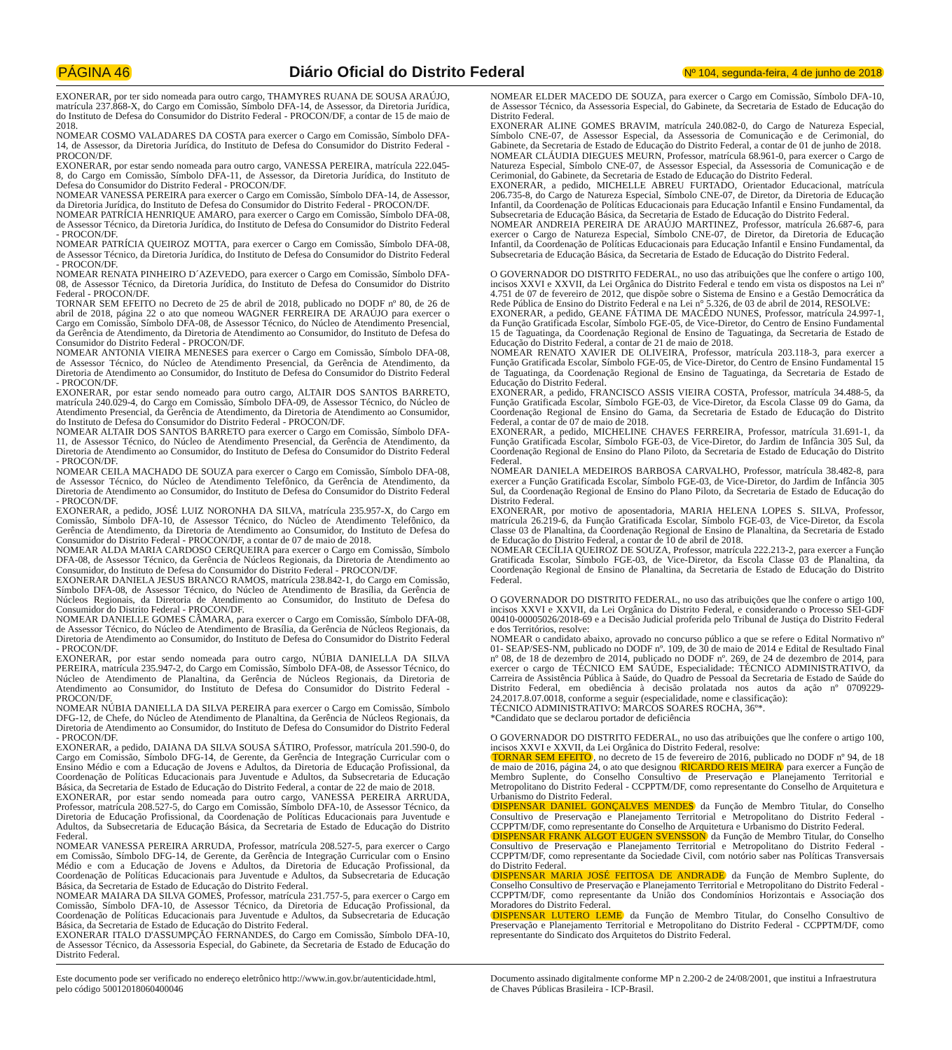PÁGINA 46 Diário Oficial do Distrito Federal Nº 104, segunda-feira, 4 de junho de 2018
EXONERAR, por ter sido nomeada para outro cargo, THAMYRES RUANA DE SOUSA ARAÚJO, matrícula 237.868-X, do Cargo em Comissão, Símbolo DFA-14, de Assessor, da Diretoria Jurídica, do Instituto de Defesa do Consumidor do Distrito Federal - PROCON/DF, a contar de 15 de maio de 2018.
NOMEAR COSMO VALADARES DA COSTA para exercer o Cargo em Comissão, Símbolo DFA-14, de Assessor, da Diretoria Jurídica, do Instituto de Defesa do Consumidor do Distrito Federal - PROCON/DF.
EXONERAR, por estar sendo nomeada para outro cargo, VANESSA PEREIRA, matrícula 222.045-8, do Cargo em Comissão, Símbolo DFA-11, de Assessor, da Diretoria Jurídica, do Instituto de Defesa do Consumidor do Distrito Federal - PROCON/DF.
NOMEAR VANESSA PEREIRA para exercer o Cargo em Comissão, Símbolo DFA-14, de Assessor, da Diretoria Jurídica, do Instituto de Defesa do Consumidor do Distrito Federal - PROCON/DF.
NOMEAR PATRÍCIA HENRIQUE AMARO, para exercer o Cargo em Comissão, Símbolo DFA-08, de Assessor Técnico, da Diretoria Jurídica, do Instituto de Defesa do Consumidor do Distrito Federal - PROCON/DF.
NOMEAR PATRÍCIA QUEIROZ MOTTA, para exercer o Cargo em Comissão, Símbolo DFA-08, de Assessor Técnico, da Diretoria Jurídica, do Instituto de Defesa do Consumidor do Distrito Federal - PROCON/DF.
NOMEAR RENATA PINHEIRO D´AZEVEDO, para exercer o Cargo em Comissão, Símbolo DFA-08, de Assessor Técnico, da Diretoria Jurídica, do Instituto de Defesa do Consumidor do Distrito Federal - PROCON/DF.
TORNAR SEM EFEITO no Decreto de 25 de abril de 2018, publicado no DODF nº 80, de 26 de abril de 2018, página 22 o ato que nomeou WAGNER FERREIRA DE ARAÚJO para exercer o Cargo em Comissão, Símbolo DFA-08, de Assessor Técnico, do Núcleo de Atendimento Presencial, da Gerência de Atendimento, da Diretoria de Atendimento ao Consumidor, do Instituto de Defesa do Consumidor do Distrito Federal - PROCON/DF.
NOMEAR ANTONIA VIEIRA MENESES para exercer o Cargo em Comissão, Símbolo DFA-08, de Assessor Técnico, do Núcleo de Atendimento Presencial, da Gerência de Atendimento, da Diretoria de Atendimento ao Consumidor, do Instituto de Defesa do Consumidor do Distrito Federal - PROCON/DF.
EXONERAR, por estar sendo nomeado para outro cargo, ALTAIR DOS SANTOS BARRETO, matrícula 240.029-4, do Cargo em Comissão, Símbolo DFA-09, de Assessor Técnico, do Núcleo de Atendimento Presencial, da Gerência de Atendimento, da Diretoria de Atendimento ao Consumidor, do Instituto de Defesa do Consumidor do Distrito Federal - PROCON/DF.
NOMEAR ALTAIR DOS SANTOS BARRETO para exercer o Cargo em Comissão, Símbolo DFA-11, de Assessor Técnico, do Núcleo de Atendimento Presencial, da Gerência de Atendimento, da Diretoria de Atendimento ao Consumidor, do Instituto de Defesa do Consumidor do Distrito Federal - PROCON/DF.
NOMEAR CEILA MACHADO DE SOUZA para exercer o Cargo em Comissão, Símbolo DFA-08, de Assessor Técnico, do Núcleo de Atendimento Telefônico, da Gerência de Atendimento, da Diretoria de Atendimento ao Consumidor, do Instituto de Defesa do Consumidor do Distrito Federal - PROCON/DF.
EXONERAR, a pedido, JOSÉ LUIZ NORONHA DA SILVA, matrícula 235.957-X, do Cargo em Comissão, Símbolo DFA-10, de Assessor Técnico, do Núcleo de Atendimento Telefônico, da Gerência de Atendimento, da Diretoria de Atendimento ao Consumidor, do Instituto de Defesa do Consumidor do Distrito Federal - PROCON/DF, a contar de 07 de maio de 2018.
NOMEAR ALDA MARIA CARDOSO CERQUEIRA para exercer o Cargo em Comissão, Símbolo DFA-08, de Assessor Técnico, da Gerência de Núcleos Regionais, da Diretoria de Atendimento ao Consumidor, do Instituto de Defesa do Consumidor do Distrito Federal - PROCON/DF.
EXONERAR DANIELA JESUS BRANCO RAMOS, matrícula 238.842-1, do Cargo em Comissão, Símbolo DFA-08, de Assessor Técnico, do Núcleo de Atendimento de Brasília, da Gerência de Núcleos Regionais, da Diretoria de Atendimento ao Consumidor, do Instituto de Defesa do Consumidor do Distrito Federal - PROCON/DF.
NOMEAR DANIELLE GOMES CÂMARA, para exercer o Cargo em Comissão, Símbolo DFA-08, de Assessor Técnico, do Núcleo de Atendimento de Brasília, da Gerência de Núcleos Regionais, da Diretoria de Atendimento ao Consumidor, do Instituto de Defesa do Consumidor do Distrito Federal - PROCON/DF.
EXONERAR, por estar sendo nomeada para outro cargo, NÚBIA DANIELLA DA SILVA PEREIRA, matrícula 235.947-2, do Cargo em Comissão, Símbolo DFA-08, de Assessor Técnico, do Núcleo de Atendimento de Planaltina, da Gerência de Núcleos Regionais, da Diretoria de Atendimento ao Consumidor, do Instituto de Defesa do Consumidor do Distrito Federal - PROCON/DF.
NOMEAR NÚBIA DANIELLA DA SILVA PEREIRA para exercer o Cargo em Comissão, Símbolo DFG-12, de Chefe, do Núcleo de Atendimento de Planaltina, da Gerência de Núcleos Regionais, da Diretoria de Atendimento ao Consumidor, do Instituto de Defesa do Consumidor do Distrito Federal - PROCON/DF.
EXONERAR, a pedido, DAIANA DA SILVA SOUSA SÁTIRO, Professor, matrícula 201.590-0, do Cargo em Comissão, Símbolo DFG-14, de Gerente, da Gerência de Integração Curricular com o Ensino Médio e com a Educação de Jovens e Adultos, da Diretoria de Educação Profissional, da Coordenação de Políticas Educacionais para Juventude e Adultos, da Subsecretaria de Educação Básica, da Secretaria de Estado de Educação do Distrito Federal, a contar de 22 de maio de 2018.
EXONERAR, por estar sendo nomeada para outro cargo, VANESSA PEREIRA ARRUDA, Professor, matrícula 208.527-5, do Cargo em Comissão, Símbolo DFA-10, de Assessor Técnico, da Diretoria de Educação Profissional, da Coordenação de Políticas Educacionais para Juventude e Adultos, da Subsecretaria de Educação Básica, da Secretaria de Estado de Educação do Distrito Federal.
NOMEAR VANESSA PEREIRA ARRUDA, Professor, matrícula 208.527-5, para exercer o Cargo em Comissão, Símbolo DFG-14, de Gerente, da Gerência de Integração Curricular com o Ensino Médio e com a Educação de Jovens e Adultos, da Diretoria de Educação Profissional, da Coordenação de Políticas Educacionais para Juventude e Adultos, da Subsecretaria de Educação Básica, da Secretaria de Estado de Educação do Distrito Federal.
NOMEAR MAIARA DA SILVA GOMES, Professor, matrícula 231.757-5, para exercer o Cargo em Comissão, Símbolo DFA-10, de Assessor Técnico, da Diretoria de Educação Profissional, da Coordenação de Políticas Educacionais para Juventude e Adultos, da Subsecretaria de Educação Básica, da Secretaria de Estado de Educação do Distrito Federal.
EXONERAR ITALO D'ASSUMPÇÃO FERNANDES, do Cargo em Comissão, Símbolo DFA-10, de Assessor Técnico, da Assessoria Especial, do Gabinete, da Secretaria de Estado de Educação do Distrito Federal.
NOMEAR ELDER MACEDO DE SOUZA, para exercer o Cargo em Comissão, Símbolo DFA-10, de Assessor Técnico, da Assessoria Especial, do Gabinete, da Secretaria de Estado de Educação do Distrito Federal.
EXONERAR ALINE GOMES BRAVIM, matrícula 240.082-0, do Cargo de Natureza Especial, Símbolo CNE-07, de Assessor Especial, da Assessoria de Comunicação e de Cerimonial, do Gabinete, da Secretaria de Estado de Educação do Distrito Federal, a contar de 01 de junho de 2018.
NOMEAR CLÁUDIA DIEGUES MEURN, Professor, matrícula 68.961-0, para exercer o Cargo de Natureza Especial, Símbolo CNE-07, de Assessor Especial, da Assessoria de Comunicação e de Cerimonial, do Gabinete, da Secretaria de Estado de Educação do Distrito Federal.
EXONERAR, a pedido, MICHELLE ABREU FURTADO, Orientador Educacional, matrícula 206.735-8, do Cargo de Natureza Especial, Símbolo CNE-07, de Diretor, da Diretoria de Educação Infantil, da Coordenação de Políticas Educacionais para Educação Infantil e Ensino Fundamental, da Subsecretaria de Educação Básica, da Secretaria de Estado de Educação do Distrito Federal.
NOMEAR ANDREIA PEREIRA DE ARAÚJO MARTINEZ, Professor, matrícula 26.687-6, para exercer o Cargo de Natureza Especial, Símbolo CNE-07, de Diretor, da Diretoria de Educação Infantil, da Coordenação de Políticas Educacionais para Educação Infantil e Ensino Fundamental, da Subsecretaria de Educação Básica, da Secretaria de Estado de Educação do Distrito Federal.
O GOVERNADOR DO DISTRITO FEDERAL, no uso das atribuições que lhe confere o artigo 100, incisos XXVI e XXVII, da Lei Orgânica do Distrito Federal e tendo em vista os dispostos na Lei nº 4.751 de 07 de fevereiro de 2012, que dispõe sobre o Sistema de Ensino e a Gestão Democrática da Rede Pública de Ensino do Distrito Federal e na Lei n° 5.326, de 03 de abril de 2014, RESOLVE:
EXONERAR, a pedido, GEANE FÁTIMA DE MACÊDO NUNES, Professor, matrícula 24.997-1, da Função Gratificada Escolar, Símbolo FGE-05, de Vice-Diretor, do Centro de Ensino Fundamental 15 de Taguatinga, da Coordenação Regional de Ensino de Taguatinga, da Secretaria de Estado de Educação do Distrito Federal, a contar de 21 de maio de 2018.
NOMEAR RENATO XAVIER DE OLIVEIRA, Professor, matrícula 203.118-3, para exercer a Função Gratificada Escolar, Símbolo FGE-05, de Vice-Diretor, do Centro de Ensino Fundamental 15 de Taguatinga, da Coordenação Regional de Ensino de Taguatinga, da Secretaria de Estado de Educação do Distrito Federal.
EXONERAR, a pedido, FRANCISCO ASSIS VIEIRA COSTA, Professor, matrícula 34.488-5, da Função Gratificada Escolar, Símbolo FGE-03, de Vice-Diretor, da Escola Classe 09 do Gama, da Coordenação Regional de Ensino do Gama, da Secretaria de Estado de Educação do Distrito Federal, a contar de 07 de maio de 2018.
EXONERAR, a pedido, MICHELINE CHAVES FERREIRA, Professor, matrícula 31.691-1, da Função Gratificada Escolar, Símbolo FGE-03, de Vice-Diretor, do Jardim de Infância 305 Sul, da Coordenação Regional de Ensino do Plano Piloto, da Secretaria de Estado de Educação do Distrito Federal.
NOMEAR DANIELA MEDEIROS BARBOSA CARVALHO, Professor, matrícula 38.482-8, para exercer a Função Gratificada Escolar, Símbolo FGE-03, de Vice-Diretor, do Jardim de Infância 305 Sul, da Coordenação Regional de Ensino do Plano Piloto, da Secretaria de Estado de Educação do Distrito Federal.
EXONERAR, por motivo de aposentadoria, MARIA HELENA LOPES S. SILVA, Professor, matrícula 26.219-6, da Função Gratificada Escolar, Símbolo FGE-03, de Vice-Diretor, da Escola Classe 03 de Planaltina, da Coordenação Regional de Ensino de Planaltina, da Secretaria de Estado de Educação do Distrito Federal, a contar de 10 de abril de 2018.
NOMEAR CECÍLIA QUEIROZ DE SOUZA, Professor, matrícula 222.213-2, para exercer a Função Gratificada Escolar, Símbolo FGE-03, de Vice-Diretor, da Escola Classe 03 de Planaltina, da Coordenação Regional de Ensino de Planaltina, da Secretaria de Estado de Educação do Distrito Federal.
O GOVERNADOR DO DISTRITO FEDERAL, no uso das atribuições que lhe confere o artigo 100, incisos XXVI e XXVII, da Lei Orgânica do Distrito Federal, e considerando o Processo SEI-GDF 00410-00005026/2018-69 e a Decisão Judicial proferida pelo Tribunal de Justiça do Distrito Federal e dos Territórios, resolve:
NOMEAR o candidato abaixo, aprovado no concurso público a que se refere o Edital Normativo nº 01- SEAP/SES-NM, publicado no DODF nº. 109, de 30 de maio de 2014 e Edital de Resultado Final nº 08, de 18 de dezembro de 2014, publicado no DODF nº. 269, de 24 de dezembro de 2014, para exercer o cargo de TÉCNICO EM SAÚDE, Especialidade: TÉCNICO ADMINISTRATIVO, da Carreira de Assistência Pública à Saúde, do Quadro de Pessoal da Secretaria de Estado de Saúde do Distrito Federal, em obediência à decisão prolatada nos autos da ação nº 0709229-24.2017.8.07.0018, conforme a seguir (especialidade, nome e classificação):
TÉCNICO ADMINISTRATIVO: MARCOS SOARES ROCHA, 36º*.
*Candidato que se declarou portador de deficiência
O GOVERNADOR DO DISTRITO FEDERAL, no uso das atribuições que lhe confere o artigo 100, incisos XXVI e XXVII, da Lei Orgânica do Distrito Federal, resolve:
TORNAR SEM EFEITO, no decreto de 15 de fevereiro de 2016, publicado no DODF nº 94, de 18 de maio de 2016, página 24, o ato que designou RICARDO REIS MEIRA para exercer a Função de Membro Suplente, do Conselho Consultivo de Preservação e Planejamento Territorial e Metropolitano do Distrito Federal - CCPPTM/DF, como representante do Conselho de Arquitetura e Urbanismo do Distrito Federal.
DISPENSAR DANIEL GONÇALVES MENDES da Função de Membro Titular, do Conselho Consultivo de Preservação e Planejamento Territorial e Metropolitano do Distrito Federal - CCPPTM/DF, como representante do Conselho de Arquitetura e Urbanismo do Distrito Federal.
DISPENSAR FRANK ALGOT EUGEN SVENSSON da Função de Membro Titular, do Conselho Consultivo de Preservação e Planejamento Territorial e Metropolitano do Distrito Federal - CCPPTM/DF, como representante da Sociedade Civil, com notório saber nas Políticas Transversais do Distrito Federal.
DISPENSAR MARIA JOSÉ FEITOSA DE ANDRADE da Função de Membro Suplente, do Conselho Consultivo de Preservação e Planejamento Territorial e Metropolitano do Distrito Federal - CCPPTM/DF, como representante da União dos Condomínios Horizontais e Associação dos Moradores do Distrito Federal.
DISPENSAR LUTERO LEME da Função de Membro Titular, do Conselho Consultivo de Preservação e Planejamento Territorial e Metropolitano do Distrito Federal - CCPPTM/DF, como representante do Sindicato dos Arquitetos do Distrito Federal.
Este documento pode ser verificado no endereço eletrônico http://www.in.gov.br/autenticidade.html, pelo código 50012018060400046
Documento assinado digitalmente conforme MP n 2.200-2 de 24/08/2001, que institui a Infraestrutura de Chaves Públicas Brasileira - ICP-Brasil.